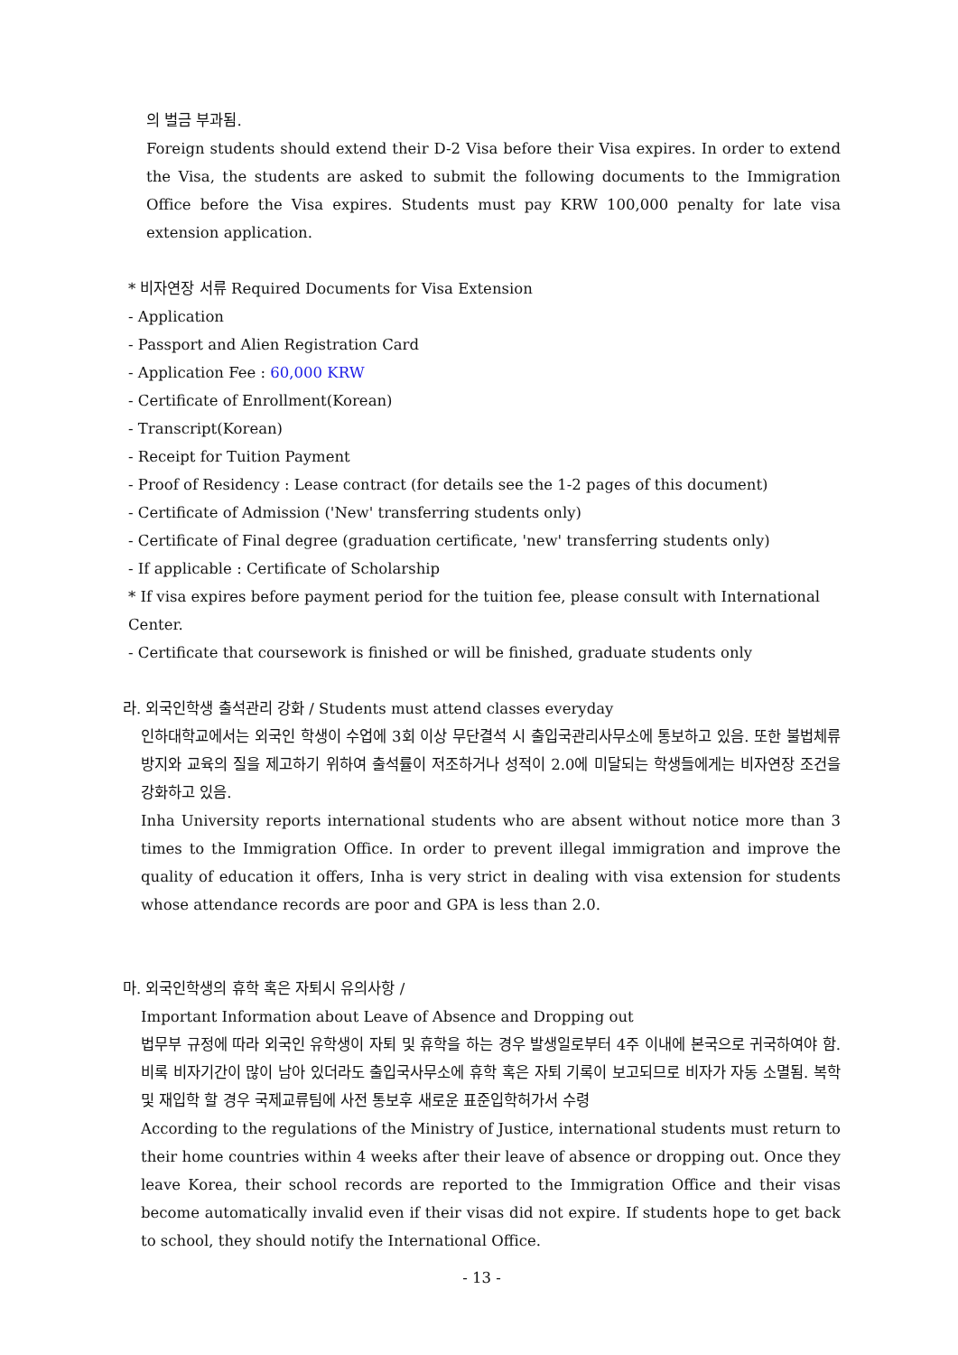의 벌금 부과됨.
Foreign students should extend their D-2 Visa before their Visa expires. In order to extend the Visa, the students are asked to submit the following documents to the Immigration Office before the Visa expires. Students must pay KRW 100,000 penalty for late visa extension application.
* 비자연장 서류 Required Documents for Visa Extension
- Application
- Passport and Alien Registration Card
- Application Fee : 60,000 KRW
- Certificate of Enrollment(Korean)
- Transcript(Korean)
- Receipt for Tuition Payment
- Proof of Residency : Lease contract (for details see the 1-2 pages of this document)
- Certificate of Admission ('New' transferring students only)
- Certificate of Final degree (graduation certificate, 'new' transferring students only)
- If applicable : Certificate of Scholarship
* If visa expires before payment period for the tuition fee, please consult with International Center.
- Certificate that coursework is finished or will be finished, graduate students only
라. 외국인학생 출석관리 강화 / Students must attend classes everyday
인하대학교에서는 외국인 학생이 수업에 3회 이상 무단결석 시 출입국관리사무소에 통보하고 있음. 또한 불법체류 방지와 교육의 질을 제고하기 위하여 출석률이 저조하거나 성적이 2.0에 미달되는 학생들에게는 비자연장 조건을 강화하고 있음.
Inha University reports international students who are absent without notice more than 3 times to the Immigration Office. In order to prevent illegal immigration and improve the quality of education it offers, Inha is very strict in dealing with visa extension for students whose attendance records are poor and GPA is less than 2.0.
마. 외국인학생의 휴학 혹은 자퇴시 유의사항 /
Important Information about Leave of Absence and Dropping out
법무부 규정에 따라 외국인 유학생이 자퇴 및 휴학을 하는 경우 발생일로부터 4주 이내에 본국으로 귀국하여야 함. 비록 비자기간이 많이 남아 있더라도 출입국사무소에 휴학 혹은 자퇴 기록이 보고되므로 비자가 자동 소멸됨. 복학 및 재입학 할 경우 국제교류팀에 사전 통보후 새로운 표준입학허가서 수령
According to the regulations of the Ministry of Justice, international students must return to their home countries within 4 weeks after their leave of absence or dropping out. Once they leave Korea, their school records are reported to the Immigration Office and their visas become automatically invalid even if their visas did not expire. If students hope to get back to school, they should notify the International Office.
- 13 -